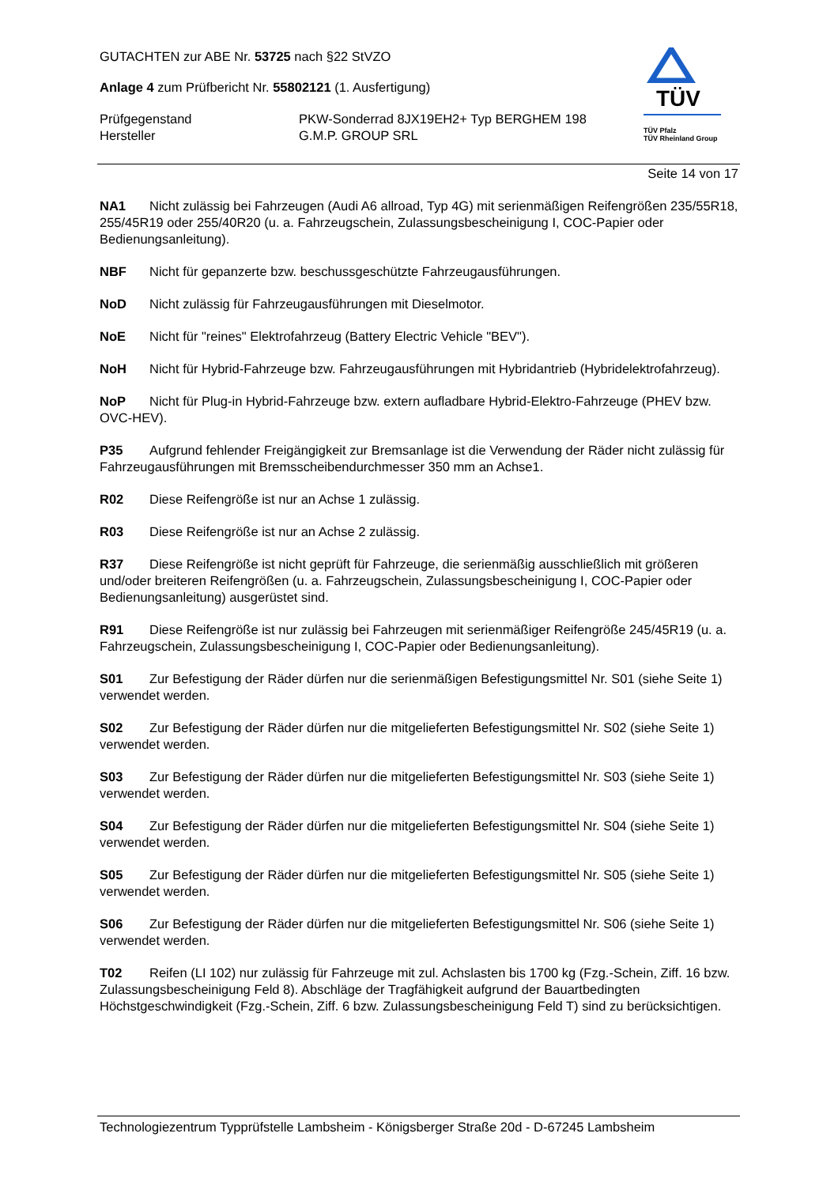GUTACHTEN zur ABE Nr. 53725 nach §22 StVZO
Anlage 4 zum Prüfbericht Nr. 55802121 (1. Ausfertigung)
Prüfgegenstand PKW-Sonderrad 8JX19EH2+ Typ BERGHEM 198
Hersteller G.M.P. GROUP SRL
TÜV
TÜV Pfalz
TÜV Rheinland Group
Seite 14 von 17
NA1 Nicht zulässig bei Fahrzeugen (Audi A6 allroad, Typ 4G) mit serienmäßigen Reifengrößen 235/55R18, 255/45R19 oder 255/40R20 (u. a. Fahrzeugschein, Zulassungsbescheinigung I, COC-Papier oder Bedienungsanleitung).
NBF Nicht für gepanzerte bzw. beschussgeschützte Fahrzeugausführungen.
NoD Nicht zulässig für Fahrzeugausführungen mit Dieselmotor.
NoE Nicht für "reines" Elektrofahrzeug (Battery Electric Vehicle "BEV").
NoH Nicht für Hybrid-Fahrzeuge bzw. Fahrzeugausführungen mit Hybridantrieb (Hybridelektrofahrzeug).
NoP Nicht für Plug-in Hybrid-Fahrzeuge bzw. extern aufladbare Hybrid-Elektro-Fahrzeuge (PHEV bzw. OVC-HEV).
P35 Aufgrund fehlender Freigängigkeit zur Bremsanlage ist die Verwendung der Räder nicht zulässig für Fahrzeugausführungen mit Bremsscheibendurchmesser 350 mm an Achse1.
R02 Diese Reifengröße ist nur an Achse 1 zulässig.
R03 Diese Reifengröße ist nur an Achse 2 zulässig.
R37 Diese Reifengröße ist nicht geprüft für Fahrzeuge, die serienmäßig ausschließlich mit größeren und/oder breiteren Reifengrößen (u. a. Fahrzeugschein, Zulassungsbescheinigung I, COC-Papier oder Bedienungsanleitung) ausgerüstet sind.
R91 Diese Reifengröße ist nur zulässig bei Fahrzeugen mit serienmäßiger Reifengröße 245/45R19 (u. a. Fahrzeugschein, Zulassungsbescheinigung I, COC-Papier oder Bedienungsanleitung).
S01 Zur Befestigung der Räder dürfen nur die serienmäßigen Befestigungsmittel Nr. S01 (siehe Seite 1) verwendet werden.
S02 Zur Befestigung der Räder dürfen nur die mitgelieferten Befestigungsmittel Nr. S02 (siehe Seite 1) verwendet werden.
S03 Zur Befestigung der Räder dürfen nur die mitgelieferten Befestigungsmittel Nr. S03 (siehe Seite 1) verwendet werden.
S04 Zur Befestigung der Räder dürfen nur die mitgelieferten Befestigungsmittel Nr. S04 (siehe Seite 1) verwendet werden.
S05 Zur Befestigung der Räder dürfen nur die mitgelieferten Befestigungsmittel Nr. S05 (siehe Seite 1) verwendet werden.
S06 Zur Befestigung der Räder dürfen nur die mitgelieferten Befestigungsmittel Nr. S06 (siehe Seite 1) verwendet werden.
T02 Reifen (LI 102) nur zulässig für Fahrzeuge mit zul. Achslasten bis 1700 kg (Fzg.-Schein, Ziff. 16 bzw. Zulassungsbescheinigung Feld 8). Abschläge der Tragfähigkeit aufgrund der Bauartbedingten Höchstgeschwindigkeit (Fzg.-Schein, Ziff. 6 bzw. Zulassungsbescheinigung Feld T) sind zu berücksichtigen.
Technologiezentrum Typprüfstelle Lambsheim - Königsberger Straße 20d - D-67245 Lambsheim